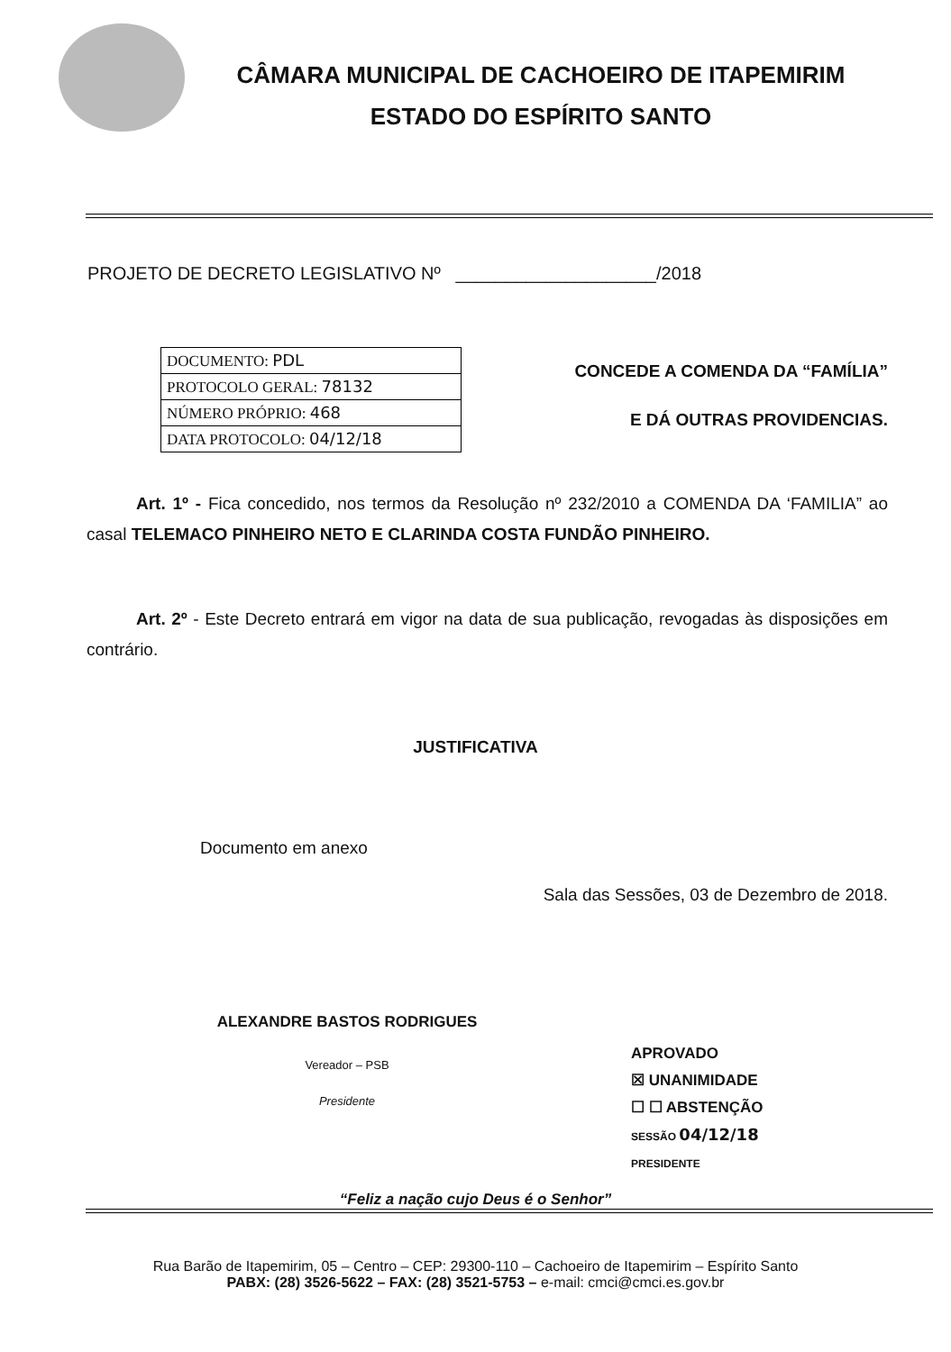CÂMARA MUNICIPAL DE CACHOEIRO DE ITAPEMIRIM
ESTADO DO ESPÍRITO SANTO
PROJETO DE DECRETO LEGISLATIVO Nº ____________________/2018
| DOCUMENTO: PDL |
| PROTOCOLO GERAL: 78132 |
| NÚMERO PRÓPRIO: 468 |
| DATA PROTOCOLO: 04/12/18 |
CONCEDE A COMENDA DA “FAMÍLIA”
E DÁ OUTRAS PROVIDENCIAS.
Art. 1º - Fica concedido, nos termos da Resolução nº 232/2010 a COMENDA DA ‘FAMILIA” ao casal TELEMACO PINHEIRO NETO E CLARINDA COSTA FUNDÃO PINHEIRO.
Art. 2º - Este Decreto entrará em vigor na data de sua publicação, revogadas às disposições em contrário.
JUSTIFICATIVA
Documento em anexo
Sala das Sessões, 03 de Dezembro de 2018.
ALEXANDRE BASTOS RODRIGUES
Vereador – PSB
Presidente
APROVADO
☒ UNANIMIDADE
☐ ☐ ABSTENÇÃO
SESSÃO 04/12/18
PRESIDENTE
“Feliz a nação cujo Deus é o Senhor”
Rua Barão de Itapemirim, 05 – Centro – CEP: 29300-110 – Cachoeiro de Itapemirim – Espírito Santo
PABX: (28) 3526-5622 – FAX: (28) 3521-5753 – e-mail: cmci@cmci.es.gov.br